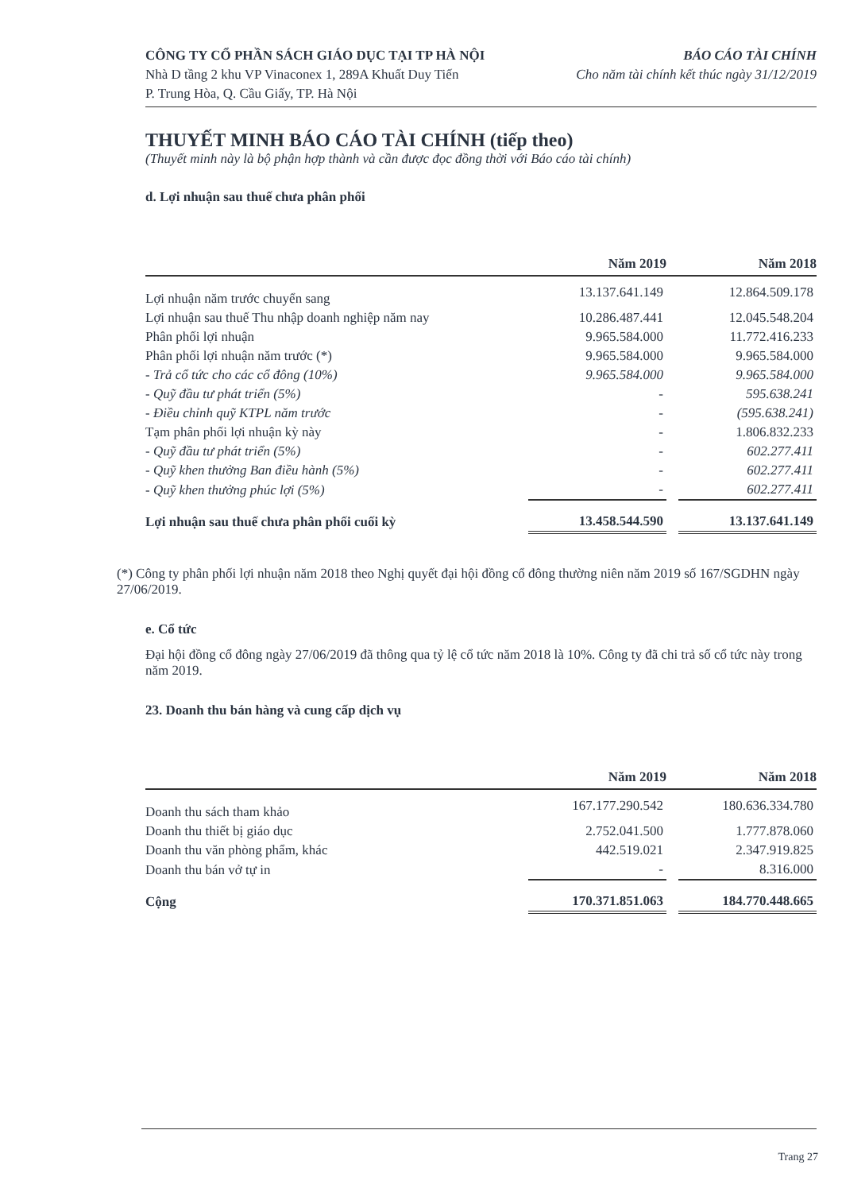CÔNG TY CỔ PHẦN SÁCH GIÁO DỤC TẠI TP HÀ NỘI
Nhà D tầng 2 khu VP Vinaconex 1, 289A Khuất Duy Tiến
P. Trung Hòa, Q. Cầu Giấy, TP. Hà Nội
BÁO CÁO TÀI CHÍNH
Cho năm tài chính kết thúc ngày 31/12/2019
THUYẾT MINH BÁO CÁO TÀI CHÍNH (tiếp theo)
(Thuyết minh này là bộ phận hợp thành và cần được đọc đồng thời với Báo cáo tài chính)
d. Lợi nhuận sau thuế chưa phân phối
| | Năm 2019 | | Năm 2018 |
| --- | --- | --- | --- |
| Lợi nhuận năm trước chuyển sang | 13.137.641.149 | | 12.864.509.178 |
| Lợi nhuận sau thuế Thu nhập doanh nghiệp năm nay | 10.286.487.441 | | 12.045.548.204 |
| Phân phối lợi nhuận | 9.965.584.000 | | 11.772.416.233 |
| Phân phối lợi nhuận năm trước (*) | 9.965.584.000 | | 9.965.584.000 |
| - Trả cổ tức cho các cổ đông (10%) | 9.965.584.000 | | 9.965.584.000 |
| - Quỹ đầu tư phát triển (5%) | - | | 595.638.241 |
| - Điều chỉnh quỹ KTPL năm trước | - | | (595.638.241) |
| Tạm phân phối lợi nhuận kỳ này | - | | 1.806.832.233 |
| - Quỹ đầu tư phát triển (5%) | - | | 602.277.411 |
| - Quỹ khen thưởng Ban điều hành (5%) | - | | 602.277.411 |
| - Quỹ khen thưởng phúc lợi (5%) | - | | 602.277.411 |
| Lợi nhuận sau thuế chưa phân phối cuối kỳ | 13.458.544.590 | | 13.137.641.149 |
(*) Công ty phân phối lợi nhuận năm 2018 theo Nghị quyết đại hội đồng cổ đông thường niên năm 2019 số 167/SGDHN ngày 27/06/2019.
e. Cổ tức
Đại hội đồng cổ đông ngày 27/06/2019 đã thông qua tỷ lệ cổ tức năm 2018 là 10%. Công ty đã chi trả số cổ tức này trong năm 2019.
23. Doanh thu bán hàng và cung cấp dịch vụ
| | Năm 2019 | | Năm 2018 |
| --- | --- | --- | --- |
| Doanh thu sách tham khảo | 167.177.290.542 | | 180.636.334.780 |
| Doanh thu thiết bị giáo dục | 2.752.041.500 | | 1.777.878.060 |
| Doanh thu văn phòng phẩm, khác | 442.519.021 | | 2.347.919.825 |
| Doanh thu bán vở tự in | - | | 8.316.000 |
| Cộng | 170.371.851.063 | | 184.770.448.665 |
Trang 27